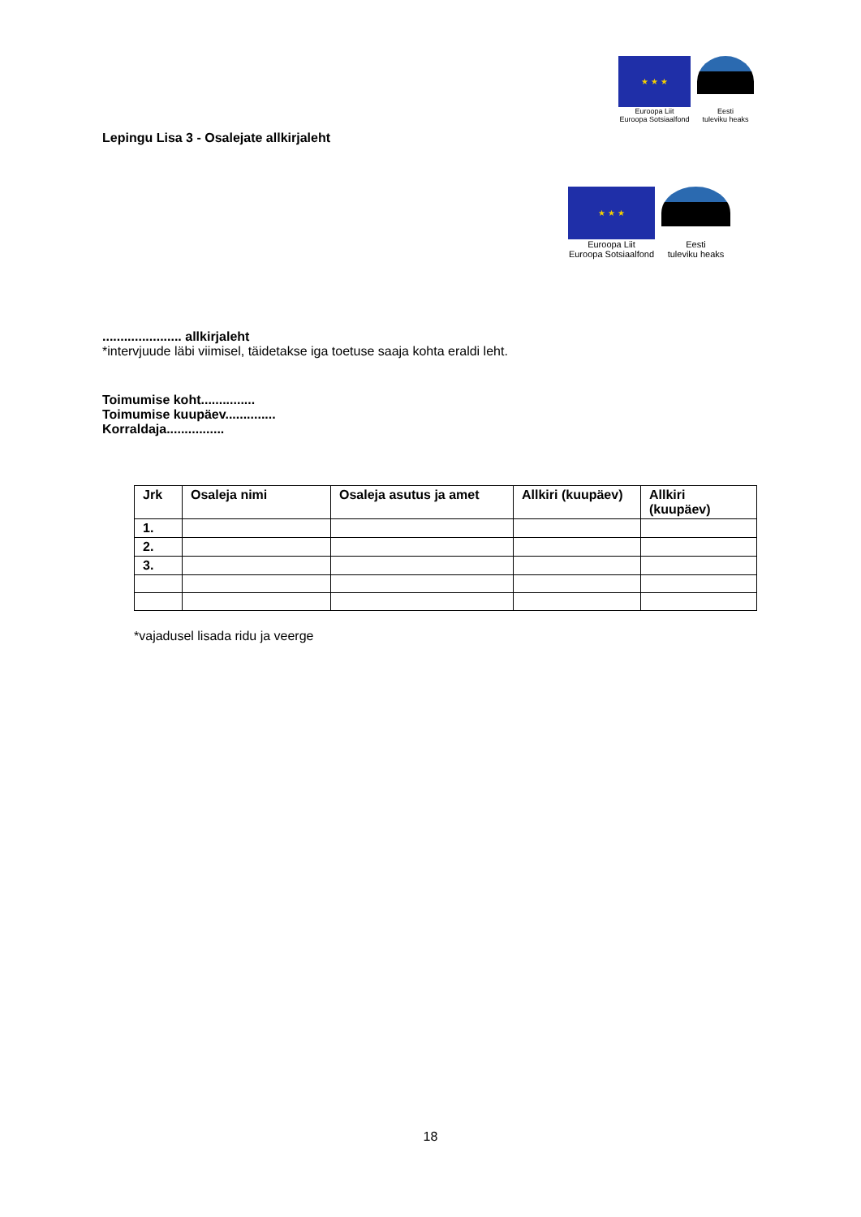★ ★ ★
Euroopa Liit
Euroopa Sotsiaalfond
Eesti
tuleviku heaks
Lepingu Lisa 3 - Osalejate allkirjaleht
★ ★ ★
Euroopa Liit
Euroopa Sotsiaalfond
Eesti
tuleviku heaks
...................... allkirjaleht
*intervjuude läbi viimisel, täidetakse iga toetuse saaja kohta eraldi leht.
Toimumise koht...............
Toimumise kuupäev..............
Korraldaja................
| Jrk | Osaleja nimi | Osaleja asutus ja amet | Allkiri (kuupäev) | Allkiri (kuupäev) |
| --- | --- | --- | --- | --- |
| 1. | | | | |
| 2. | | | | |
| 3. | | | | |
*vajadusel lisada ridu ja veerge
18